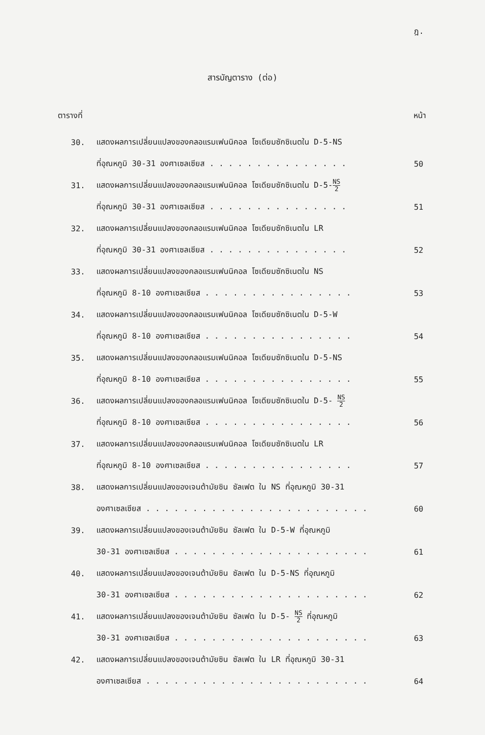ฎ.
สารบัญตาราง (ต่อ)
ตารางที่ หน้า
30. แสดงผลการเปลี่ยนแปลงของคลอแรมเฟนนิคอล โซเดียมซักซิเนตใน D-5-NS
ที่อุณหภูมิ 30-31 องศาเซลเซียส . . . . . . . . . . . . . . . 50
31. แสดงผลการเปลี่ยนแปลงของคลอแรมเฟนนิคอล โซเดียมซักซิเนตใน D-5-NS 2
ที่อุณหภูมิ 30-31 องศาเซลเซียส . . . . . . . . . . . . . . . 51
32. แสดงผลการเปลี่ยนแปลงของคลอแรมเฟนนิคอล โซเดียมซักซิเนตใน LR
ที่อุณหภูมิ 30-31 องศาเซลเซียส . . . . . . . . . . . . . . . 52
33. แสดงผลการเปลี่ยนแปลงของคลอแรมเฟนนิคอล โซเดียมซักซิเนตใน NS
ที่อุณหภูมิ 8-10 องศาเซลเซียส . . . . . . . . . . . . . . . . 53
34. แสดงผลการเปลี่ยนแปลงของคลอแรมเฟนนิคอล โซเดียมซักซิเนตใน D-5-W
ที่อุณหภูมิ 8-10 องศาเซลเซียส . . . . . . . . . . . . . . . . 54
35. แสดงผลการเปลี่ยนแปลงของคลอแรมเฟนนิคอล โซเดียมซักซิเนตใน D-5-NS
ที่อุณหภูมิ 8-10 องศาเซลเซียส . . . . . . . . . . . . . . . . 55
36. แสดงผลการเปลี่ยนแปลงของคลอแรมเฟนนิคอล โซเดียมซักซิเนตใน D-5- NS 2
ที่อุณหภูมิ 8-10 องศาเซลเซียส . . . . . . . . . . . . . . . . 56
37. แสดงผลการเปลี่ยนแปลงของคลอแรมเฟนนิคอล โซเดียมซักซิเนตใน LR
ที่อุณหภูมิ 8-10 องศาเซลเซียส . . . . . . . . . . . . . . . . 57
38. แสดงผลการเปลี่ยนแปลงของเจนต้ามัยซิน ซัลเฟต ใน NS ที่อุณหภูมิ 30-31
องศาเซลเซียส . . . . . . . . . . . . . . . . . . . . . . . . 60
39. แสดงผลการเปลี่ยนแปลงของเจนต้ามัยซิน ซัลเฟต ใน D-5-W ที่อุณหภูมิ
30-31 องศาเซลเซียส . . . . . . . . . . . . . . . . . . . . . 61
40. แสดงผลการเปลี่ยนแปลงของเจนต้ามัยซิน ซัลเฟต ใน D-5-NS ที่อุณหภูมิ
30-31 องศาเซลเซียส . . . . . . . . . . . . . . . . . . . . . 62
41. แสดงผลการเปลี่ยนแปลงของเจนต้ามัยซิน ซัลเฟต ใน D-5- NS 2 ที่อุณหภูมิ
30-31 องศาเซลเซียส . . . . . . . . . . . . . . . . . . . . . 63
42. แสดงผลการเปลี่ยนแปลงของเจนต้ามัยซิน ซัลเฟต ใน LR ที่อุณหภูมิ 30-31
องศาเซลเซียส . . . . . . . . . . . . . . . . . . . . . . . . 64